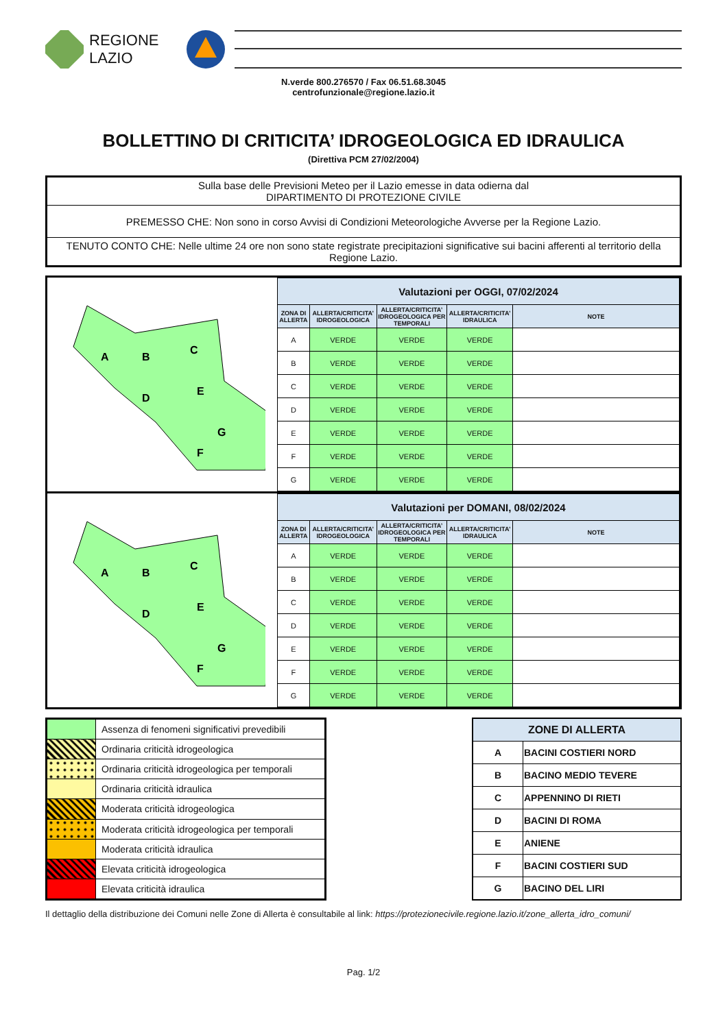REGIONE
LAZIO
N.verde 800.276570 / Fax 06.51.68.3045
centrofunzionale@regione.lazio.it
BOLLETTINO DI CRITICITA’ IDROGEOLOGICA ED IDRAULICA
(Direttiva PCM 27/02/2004)
| Sulla base delle Previsioni Meteo per il Lazio emesse in data odierna dal DIPARTIMENTO DI PROTEZIONE CIVILE |
| PREMESSO CHE: Non sono in corso Avvisi di Condizioni Meteorologiche Avverse per la Regione Lazio. |
| TENUTO CONTO CHE: Nelle ultime 24 ore non sono state registrate precipitazioni significative sui bacini afferenti al territorio della Regione Lazio. |
A
B
C
D
E
G
F
| Valutazioni per OGGI, 07/02/2024 | | | | |
| --- | --- | --- | --- | --- |
| ZONA DI ALLERTA | ALLERTA/CRITICITA’ IDROGEOLOGICA | ALLERTA/CRITICITA’ IDROGEOLOGICA PER TEMPORALI | ALLERTA/CRITICITA’ IDRAULICA | NOTE |
| A | VERDE | VERDE | VERDE | |
| B | VERDE | VERDE | VERDE | |
| C | VERDE | VERDE | VERDE | |
| D | VERDE | VERDE | VERDE | |
| E | VERDE | VERDE | VERDE | |
| F | VERDE | VERDE | VERDE | |
| G | VERDE | VERDE | VERDE | |
A
B
C
D
E
G
F
| Valutazioni per DOMANI, 08/02/2024 | | | | |
| --- | --- | --- | --- | --- |
| ZONA DI ALLERTA | ALLERTA/CRITICITA’ IDROGEOLOGICA | ALLERTA/CRITICITA’ IDROGEOLOGICA PER TEMPORALI | ALLERTA/CRITICITA’ IDRAULICA | NOTE |
| A | VERDE | VERDE | VERDE | |
| B | VERDE | VERDE | VERDE | |
| C | VERDE | VERDE | VERDE | |
| D | VERDE | VERDE | VERDE | |
| E | VERDE | VERDE | VERDE | |
| F | VERDE | VERDE | VERDE | |
| G | VERDE | VERDE | VERDE | |
| | Assenza di fenomeni significativi prevedibili |
| | Ordinaria criticità idrogeologica |
| | Ordinaria criticità idrogeologica per temporali |
| | Ordinaria criticità idraulica |
| | Moderata criticità idrogeologica |
| | Moderata criticità idrogeologica per temporali |
| | Moderata criticità idraulica |
| | Elevata criticità idrogeologica |
| | Elevata criticità idraulica |
| ZONE DI ALLERTA | |
| --- | --- |
| A | BACINI COSTIERI NORD |
| B | BACINO MEDIO TEVERE |
| C | APPENNINO DI RIETI |
| D | BACINI DI ROMA |
| E | ANIENE |
| F | BACINI COSTIERI SUD |
| G | BACINO DEL LIRI |
Il dettaglio della distribuzione dei Comuni nelle Zone di Allerta è consultabile al link: https://protezionecivile.regione.lazio.it/zone_allerta_idro_comuni/
Pag. 1/2